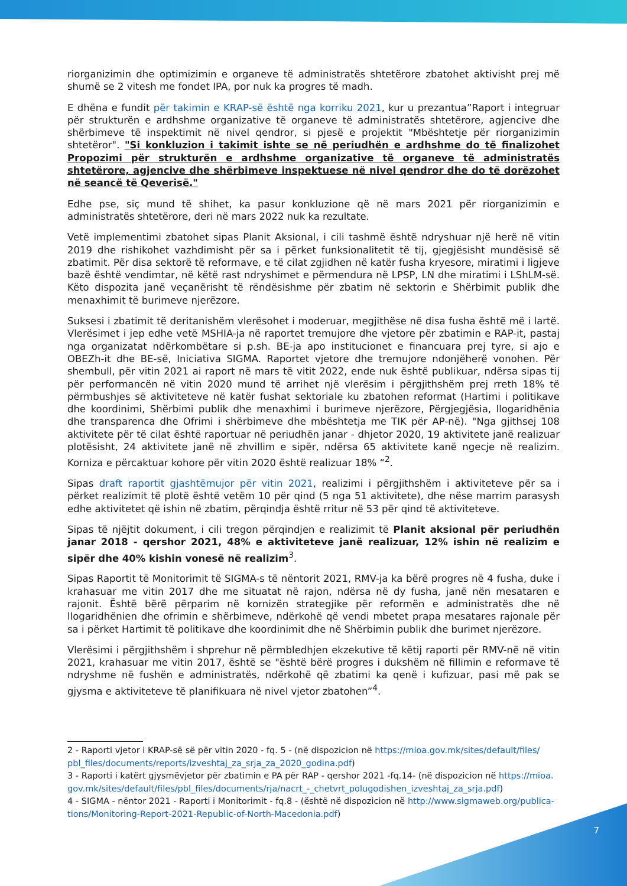riorganizimin dhe optimizimin e organeve të administratës shtetërore zbatohet aktivisht prej më shumë se 2 vitesh me fondet IPA, por nuk ka progres të madh.
E dhëna e fundit për takimin e KRAP-së është nga korriku 2021, kur u prezantua”Raport i integruar për strukturën e ardhshme organizative të organeve të administratës shtetërore, agjencive dhe shërbimeve të inspektimit në nivel qendror, si pjesë e projektit "Mbështetje për riorganizimin shtetëror". "Si konkluzion i takimit ishte se në periudhën e ardhshme do të finalizohet Propozimi për strukturën e ardhshme organizative të organeve të administratës shtetërore, agjencive dhe shërbimeve inspektuese në nivel qendror dhe do të dorëzohet në seancë të Qeverisë."
Edhe pse, siç mund të shihet, ka pasur konkluzione që në mars 2021 për riorganizimin e administratës shtetërore, deri në mars 2022 nuk ka rezultate.
Vetë implementimi zbatohet sipas Planit Aksional, i cili tashmë është ndryshuar një herë në vitin 2019 dhe rishikohet vazhdimisht për sa i përket funksionalitetit të tij, gjegjësisht mundësisë së zbatimit. Për disa sektorë të reformave, e të cilat zgjidhen në katër fusha kryesore, miratimi i ligjeve bazë është vendimtar, në këtë rast ndryshimet e përmendura në LPSP, LN dhe miratimi i LShLM-së. Këto dispozita janë veçanërisht të rëndësishme për zbatim në sektorin e Shërbimit publik dhe menaxhimit të burimeve njerëzore.
Suksesi i zbatimit të deritanishëm vlerësohet i moderuar, megjithëse në disa fusha është më i lartë. Vlerësimet i jep edhe vetë MSHIA-ja në raportet tremujore dhe vjetore për zbatimin e RAP-it, pastaj nga organizatat ndërkombëtare si p.sh. BE-ja apo institucionet e financuara prej tyre, si ajo e OBEZh-it dhe BE-së, Iniciativa SIGMA. Raportet vjetore dhe tremujore ndonjëherë vonohen. Për shembull, për vitin 2021 ai raport në mars të vitit 2022, ende nuk është publikuar, ndërsa sipas tij për performancën në vitin 2020 mund të arrihet një vlerësim i përgjithshëm prej rreth 18% të përmbushjes së aktiviteteve në katër fushat sektoriale ku zbatohen reformat (Hartimi i politikave dhe koordinimi, Shërbimi publik dhe menaxhimi i burimeve njerëzore, Përgjegjësia, llogaridhënia dhe transparenca dhe Ofrimi i shërbimeve dhe mbështetja me TIK për AP-në). "Nga gjithsej 108 aktivitete për të cilat është raportuar në periudhën janar - dhjetor 2020, 19 aktivitete janë realizuar plotësisht, 24 aktivitete janë në zhvillim e sipër, ndërsa 65 aktivitete kanë ngecje në realizim. Korniza e përcaktuar kohore për vitin 2020 është realizuar 18% “<sup>2</sup>.
Sipas draft raportit gjashtëmujor për vitin 2021, realizimi i përgjithshëm i aktiviteteve për sa i përket realizimit të plotë është vetëm 10 për qind (5 nga 51 aktivitete), dhe nëse marrim parasysh edhe aktivitetet që ishin në zbatim, përqindja është rritur në 53 për qind të aktiviteteve.
Sipas të njëjtit dokument, i cili tregon përqindjen e realizimit të Planit aksional për periudhën janar 2018 - qershor 2021, 48% e aktiviteteve janë realizuar, 12% ishin në realizim e sipër dhe 40% kishin vonesë në realizim<sup>3</sup>.
Sipas Raportit të Monitorimit të SIGMA-s të nëntorit 2021, RMV-ja ka bërë progres në 4 fusha, duke i krahasuar me vitin 2017 dhe me situatat në rajon, ndërsa në dy fusha, janë nën mesataren e rajonit. Është bërë përparim në kornizën strategjike për reformën e administratës dhe në llogaridhënien dhe ofrimin e shërbimeve, ndërkohë që vendi mbetet prapa mesatares rajonale për sa i përket Hartimit të politikave dhe koordinimit dhe në Shërbimin publik dhe burimet njerëzore.
Vlerësimi i përgjithshëm i shprehur në përmbledhjen ekzekutive të këtij raporti për RMV-në në vitin 2021, krahasuar me vitin 2017, është se "është bërë progres i dukshëm në fillimin e reformave të ndryshme në fushën e administratës, ndërkohë që zbatimi ka qenë i kufizuar, pasi më pak se gjysma e aktiviteteve të planifikuara në nivel vjetor zbatohen”<sup>4</sup>.
2 - Raporti vjetor i KRAP-së së për vitin 2020 - fq. 5 - (në dispozicion në https://mioa.gov.mk/sites/default/files/ pbl_files/documents/reports/izveshtaj_za_srja_za_2020_godina.pdf)
3 - Raporti i katërt gjysmëvjetor për zbatimin e PA për RAP - qershor 2021 -fq.14- (në dispozicion në https://mioa. gov.mk/sites/default/files/pbl_files/documents/rja/nacrt_-_chetvrt_polugodishen_izveshtaj_za_srja.pdf)
4 - SIGMA - nëntor 2021 - Raporti i Monitorimit - fq.8 - (është në dispozicion në http://www.sigmaweb.org/publica-tions/Monitoring-Report-2021-Republic-of-North-Macedonia.pdf)
7